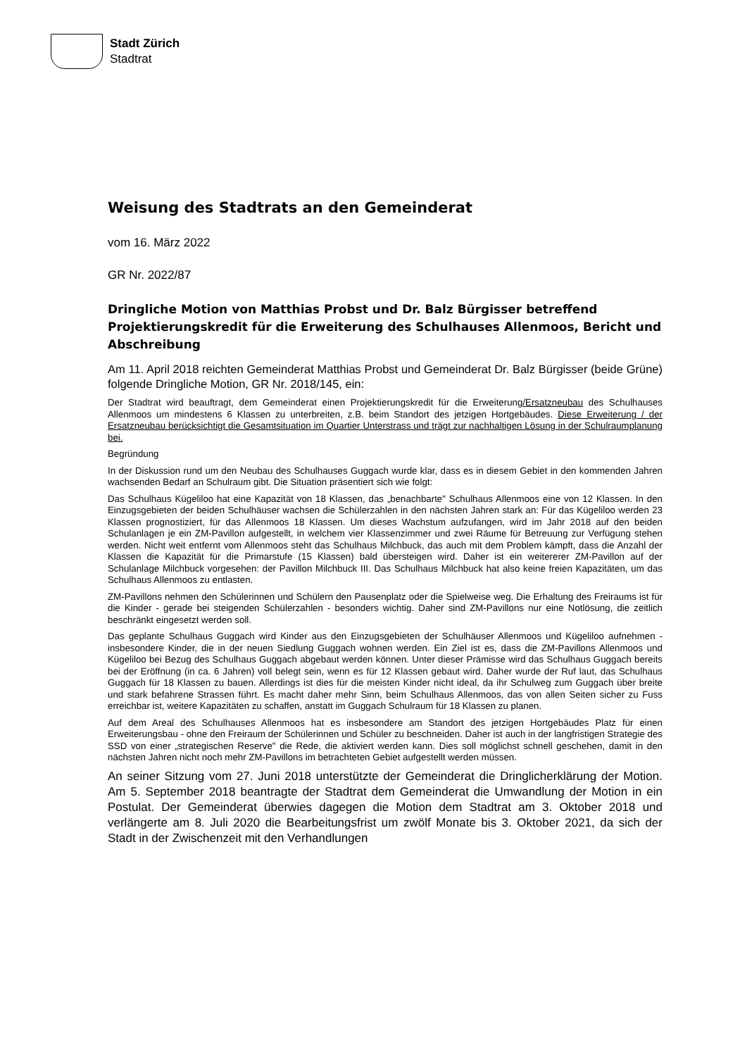Stadt Zürich
Stadtrat
Weisung des Stadtrats an den Gemeinderat
vom 16. März 2022
GR Nr. 2022/87
Dringliche Motion von Matthias Probst und Dr. Balz Bürgisser betreffend Projektierungskredit für die Erweiterung des Schulhauses Allenmoos, Bericht und Abschreibung
Am 11. April 2018 reichten Gemeinderat Matthias Probst und Gemeinderat Dr. Balz Bürgisser (beide Grüne) folgende Dringliche Motion, GR Nr. 2018/145, ein:
Der Stadtrat wird beauftragt, dem Gemeinderat einen Projektierungskredit für die Erweiterung/Ersatzneubau des Schulhauses Allenmoos um mindestens 6 Klassen zu unterbreiten, z.B. beim Standort des jetzigen Hortgebäudes. Diese Erweiterung / der Ersatzneubau berücksichtigt die Gesamtsituation im Quartier Unterstrass und trägt zur nachhaltigen Lösung in der Schulraumplanung bei.
Begründung
In der Diskussion rund um den Neubau des Schulhauses Guggach wurde klar, dass es in diesem Gebiet in den kommenden Jahren wachsenden Bedarf an Schulraum gibt. Die Situation präsentiert sich wie folgt:
Das Schulhaus Kügeliloo hat eine Kapazität von 18 Klassen, das „benachbarte" Schulhaus Allenmoos eine von 12 Klassen. In den Einzugsgebieten der beiden Schulhäuser wachsen die Schülerzahlen in den nächsten Jahren stark an: Für das Kügeliloo werden 23 Klassen prognostiziert, für das Allenmoos 18 Klassen. Um dieses Wachstum aufzufangen, wird im Jahr 2018 auf den beiden Schulanlagen je ein ZM-Pavillon aufgestellt, in welchem vier Klassenzimmer und zwei Räume für Betreuung zur Verfügung stehen werden. Nicht weit entfernt vom Allenmoos steht das Schulhaus Milchbuck, das auch mit dem Problem kämpft, dass die Anzahl der Klassen die Kapazität für die Primarstufe (15 Klassen) bald übersteigen wird. Daher ist ein weitererer ZM-Pavillon auf der Schulanlage Milchbuck vorgesehen: der Pavillon Milchbuck III. Das Schulhaus Milchbuck hat also keine freien Kapazitäten, um das Schulhaus Allenmoos zu entlasten.
ZM-Pavillons nehmen den Schülerinnen und Schülern den Pausenplatz oder die Spielweise weg. Die Erhaltung des Freiraums ist für die Kinder - gerade bei steigenden Schülerzahlen - besonders wichtig. Daher sind ZM-Pavillons nur eine Notlösung, die zeitlich beschränkt eingesetzt werden soll.
Das geplante Schulhaus Guggach wird Kinder aus den Einzugsgebieten der Schulhäuser Allenmoos und Kügeliloo aufnehmen - insbesondere Kinder, die in der neuen Siedlung Guggach wohnen werden. Ein Ziel ist es, dass die ZM-Pavillons Allenmoos und Kügeliloo bei Bezug des Schulhaus Guggach abgebaut werden können. Unter dieser Prämisse wird das Schulhaus Guggach bereits bei der Eröffnung (in ca. 6 Jahren) voll belegt sein, wenn es für 12 Klassen gebaut wird. Daher wurde der Ruf laut, das Schulhaus Guggach für 18 Klassen zu bauen. Allerdings ist dies für die meisten Kinder nicht ideal, da ihr Schulweg zum Guggach über breite und stark befahrene Strassen führt. Es macht daher mehr Sinn, beim Schulhaus Allenmoos, das von allen Seiten sicher zu Fuss erreichbar ist, weitere Kapazitäten zu schaffen, anstatt im Guggach Schulraum für 18 Klassen zu planen.
Auf dem Areal des Schulhauses Allenmoos hat es insbesondere am Standort des jetzigen Hortgebäudes Platz für einen Erweiterungsbau - ohne den Freiraum der Schülerinnen und Schüler zu beschneiden. Daher ist auch in der langfristigen Strategie des SSD von einer „strategischen Reserve" die Rede, die aktiviert werden kann. Dies soll möglichst schnell geschehen, damit in den nächsten Jahren nicht noch mehr ZM-Pavillons im betrachteten Gebiet aufgestellt werden müssen.
An seiner Sitzung vom 27. Juni 2018 unterstützte der Gemeinderat die Dringlicherklärung der Motion. Am 5. September 2018 beantragte der Stadtrat dem Gemeinderat die Umwandlung der Motion in ein Postulat. Der Gemeinderat überwies dagegen die Motion dem Stadtrat am 3. Oktober 2018 und verlängerte am 8. Juli 2020 die Bearbeitungsfrist um zwölf Monate bis 3. Oktober 2021, da sich der Stadt in der Zwischenzeit mit den Verhandlungen